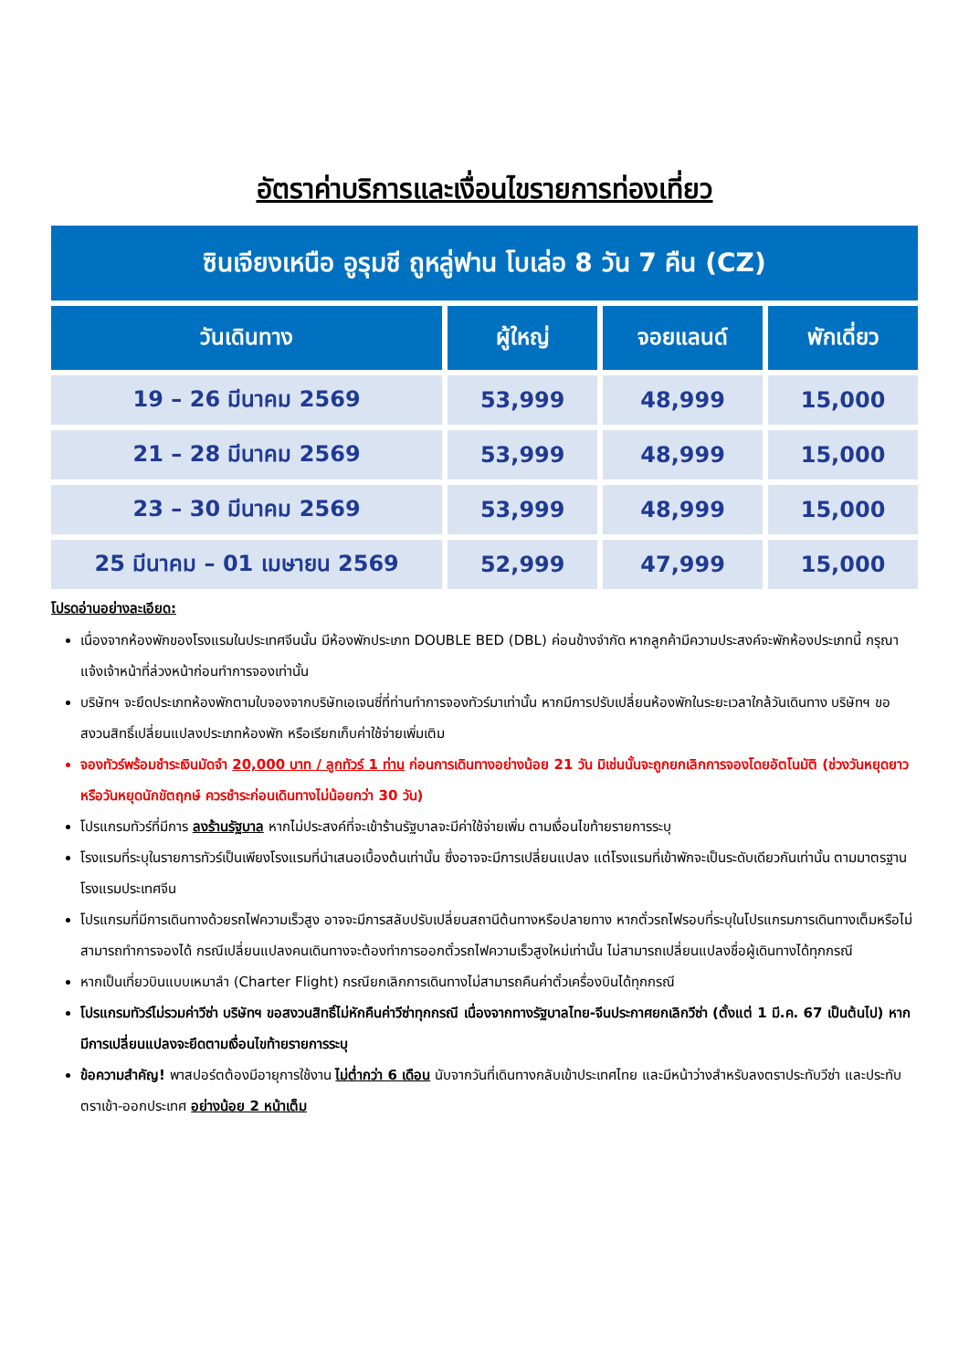อัตราค่าบริการและเงื่อนไขรายการท่องเที่ยว
| ซินเจียงเหนือ อูรุมชี ถูหลู่ฟาน โบเล่อ 8 วัน 7 คืน (CZ) | | | |
| วันเดินทาง | ผู้ใหญ่ | จอยแลนด์ | พักเดี่ยว |
| 19 – 26 มีนาคม 2569 | 53,999 | 48,999 | 15,000 |
| 21 – 28 มีนาคม 2569 | 53,999 | 48,999 | 15,000 |
| 23 – 30 มีนาคม 2569 | 53,999 | 48,999 | 15,000 |
| 25 มีนาคม – 01 เมษายน 2569 | 52,999 | 47,999 | 15,000 |
โปรดอ่านอย่างละเอียด:
เนื่องจากห้องพักของโรงแรมในประเทศจีนนั้น มีห้องพักประเภท DOUBLE BED (DBL) ค่อนข้างจำกัด หากลูกค้ามีความประสงค์จะพักห้องประเภทนี้ กรุณาแจ้งเจ้าหน้าที่ล่วงหน้าก่อนทำการจองเท่านั้น
บริษัทฯ จะยึดประเภทห้องพักตามใบจองจากบริษัทเอเจนซี่ที่ท่านทำการจองทัวร์มาเท่านั้น หากมีการปรับเปลี่ยนห้องพักในระยะเวลาใกล้วันเดินทาง บริษัทฯ ขอสงวนสิทธิ์เปลี่ยนแปลงประเภทห้องพัก หรือเรียกเก็บค่าใช้จ่ายเพิ่มเติม
จองทัวร์พร้อมชำระเงินมัดจำ 20,000 บาท / ลูกทัวร์ 1 ท่าน ก่อนการเดินทางอย่างน้อย 21 วัน มิเช่นนั้นจะถูกยกเลิกการจองโดยอัตโนมัติ (ช่วงวันหยุดยาวหรือวันหยุดนักขัตฤกษ์ ควรชำระก่อนเดินทางไม่น้อยกว่า 30 วัน)
โปรแกรมทัวร์ที่มีการ ลงร้านรัฐบาล หากไม่ประสงค์ที่จะเข้าร้านรัฐบาลจะมีค่าใช้จ่ายเพิ่ม ตามเงื่อนไขท้ายรายการระบุ
โรงแรมที่ระบุในรายการทัวร์เป็นเพียงโรงแรมที่นำเสนอเบื้องต้นเท่านั้น ซึ่งอาจจะมีการเปลี่ยนแปลง แต่โรงแรมที่เข้าพักจะเป็นระดับเดียวกันเท่านั้น ตามมาตรฐานโรงแรมประเทศจีน
โปรแกรมที่มีการเดินทางด้วยรถไฟความเร็วสูง อาจจะมีการสลับปรับเปลี่ยนสถานีต้นทางหรือปลายทาง หากตั๋วรถไฟรอบที่ระบุในโปรแกรมการเดินทางเต็มหรือไม่สามารถทำการจองได้ กรณีเปลี่ยนแปลงคนเดินทางจะต้องทำการออกตั๋วรถไฟความเร็วสูงใหม่เท่านั้น ไม่สามารถเปลี่ยนแปลงชื่อผู้เดินทางได้ทุกกรณี
หากเป็นเที่ยวบินแบบเหมาลำ (Charter Flight) กรณียกเลิกการเดินทางไม่สามารถคืนค่าตั๋วเครื่องบินได้ทุกกรณี
โปรแกรมทัวร์ไม่รวมค่าวีซ่า บริษัทฯ ขอสงวนสิทธิ์ไม่หักคืนค่าวีซ่าทุกกรณี เนื่องจากทางรัฐบาลไทย-จีนประกาศยกเลิกวีซ่า (ตั้งแต่ 1 มี.ค. 67 เป็นต้นไป) หากมีการเปลี่ยนแปลงจะยึดตามเงื่อนไขท้ายรายการระบุ
ข้อความสำคัญ! พาสปอร์ตต้องมีอายุการใช้งาน ไม่ต่ำกว่า 6 เดือน นับจากวันที่เดินทางกลับเข้าประเทศไทย และมีหน้าว่างสำหรับลงตราประทับวีซ่า และประทับตราเข้า-ออกประเทศ อย่างน้อย 2 หน้าเต็ม